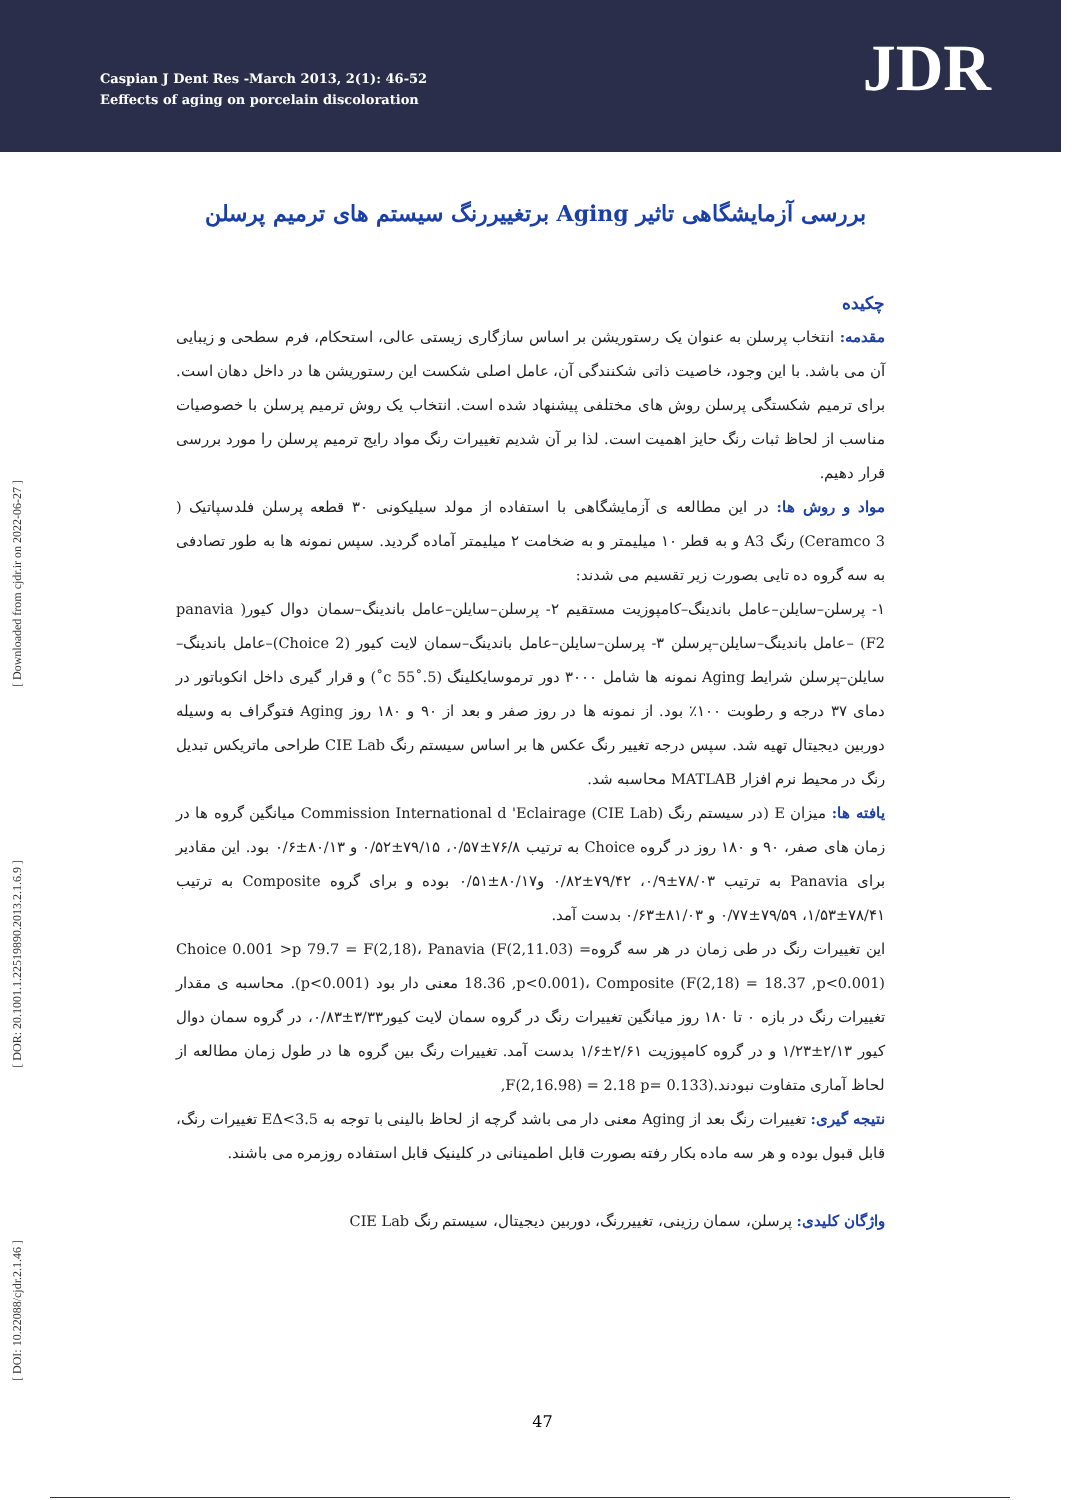Caspian J Dent Res -March 2013, 2(1): 46-52
Eeffects of aging on porcelain discoloration
JDR
[ Downloaded from cjdr.ir on 2022-06-27 ]
[ DOR: 20.1001.1.22519890.2013.2.1.6.9 ]
[ DOI: 10.22088/cjdr.2.1.46 ]
بررسی آزمایشگاهی تاثیر Aging برتغییررنگ سیستم های ترمیم پرسلن
چکیده
مقدمه: انتخاب پرسلن به عنوان یک رستوریشن بر اساس سازگاری زیستی عالی، استحکام، فرم سطحی و زیبایی آن می باشد. با این وجود، خاصیت ذاتی شکنندگی آن، عامل اصلی شکست این رستوریشن ها در داخل دهان است. برای ترمیم شکستگی پرسلن روش های مختلفی پیشنهاد شده است. انتخاب یک روش ترمیم پرسلن با خصوصیات مناسب از لحاظ ثبات رنگ حایز اهمیت است. لذا بر آن شدیم تغییرات رنگ مواد رایج ترمیم پرسلن را مورد بررسی قرار دهیم.
مواد و روش ها: در این مطالعه ی آزمایشگاهی با استفاده از مولد سیلیکونی ۳۰ قطعه پرسلن فلدسپاتیک ( Ceramco 3) رنگ A3 و به قطر ۱۰ میلیمتر و به ضخامت ۲ میلیمتر آماده گردید. سپس نمونه ها به طور تصادفی به سه گروه ده تایی بصورت زیر تقسیم می شدند:
۱- پرسلن–سایلن–عامل باندینگ–کامپوزیت مستقیم ۲- پرسلن–سایلن–عامل باندینگ–سمان دوال کیور( panavia F2) –عامل باندینگ–سایلن–پرسلن ۳- پرسلن–سایلن–عامل باندینگ–سمان لایت کیور (Choice 2)–عامل باندینگ–سایلن–پرسلن شرایط Aging نمونه ها شامل ۳۰۰۰ دور ترموسایکلینگ (5.˚55 c˚) و قرار گیری داخل انکوباتور در دمای ۳۷ درجه و رطوبت ۱۰۰٪ بود. از نمونه ها در روز صفر و بعد از ۹۰ و ۱۸۰ روز Aging فتوگراف به وسیله دوربین دیجیتال تهیه شد. سپس درجه تغییر رنگ عکس ها بر اساس سیستم رنگ CIE Lab طراحی ماتریکس تبدیل رنگ در محیط نرم افزار MATLAB محاسبه شد.
یافته ها: میزان E (در سیستم رنگ Commission International d 'Eclairage (CIE Lab) میانگین گروه ها در زمان های صفر، ۹۰ و ۱۸۰ روز در گروه Choice به ترتیب ۷۶/۸±۰/۵۷، ۷۹/۱۵±۰/۵۲ و ۸۰/۱۳±۰/۶ بود. این مقادیر برای Panavia به ترتیب ۷۸/۰۳±۰/۹، ۷۹/۴۲±۰/۸۲ و۸۰/۱۷±۰/۵۱ بوده و برای گروه Composite به ترتیب ۷۸/۴۱±۱/۵۳، ۷۹/۵۹±۰/۷۷ و ۸۱/۰۳±۰/۶۳ بدست آمد.
این تغییرات رنگ در طی زمان در هر سه گروهChoice 0.001 >p 79.7 = F(2,18)، Panavia (F(2,11.03) = 18.36 ,p<0.001)، Composite (F(2,18) = 18.37 ,p<0.001) معنی دار بود (p<0.001). محاسبه ی مقدار تغییرات رنگ در بازه ۰ تا ۱۸۰ روز میانگین تغییرات رنگ در گروه سمان لایت کیور۳/۳۳±۰/۸۳، در گروه سمان دوال کیور ۲/۱۳±۱/۲۳ و در گروه کامپوزیت ۲/۶۱±۱/۶ بدست آمد. تغییرات رنگ بین گروه ها در طول زمان مطالعه از لحاظ آماری متفاوت نبودند.(F(2,16.98) = 2.18 p= 0.133,
نتیجه گیری: تغییرات رنگ بعد از Aging معنی دار می باشد گرچه از لحاظ بالینی با توجه به EΔ<3.5 تغییرات رنگ، قابل قبول بوده و هر سه ماده بکار رفته بصورت قابل اطمینانی در کلینیک قابل استفاده روزمره می باشند.
واژگان کلیدی: پرسلن، سمان رزینی، تغییررنگ، دوربین دیجیتال، سیستم رنگ CIE Lab
47